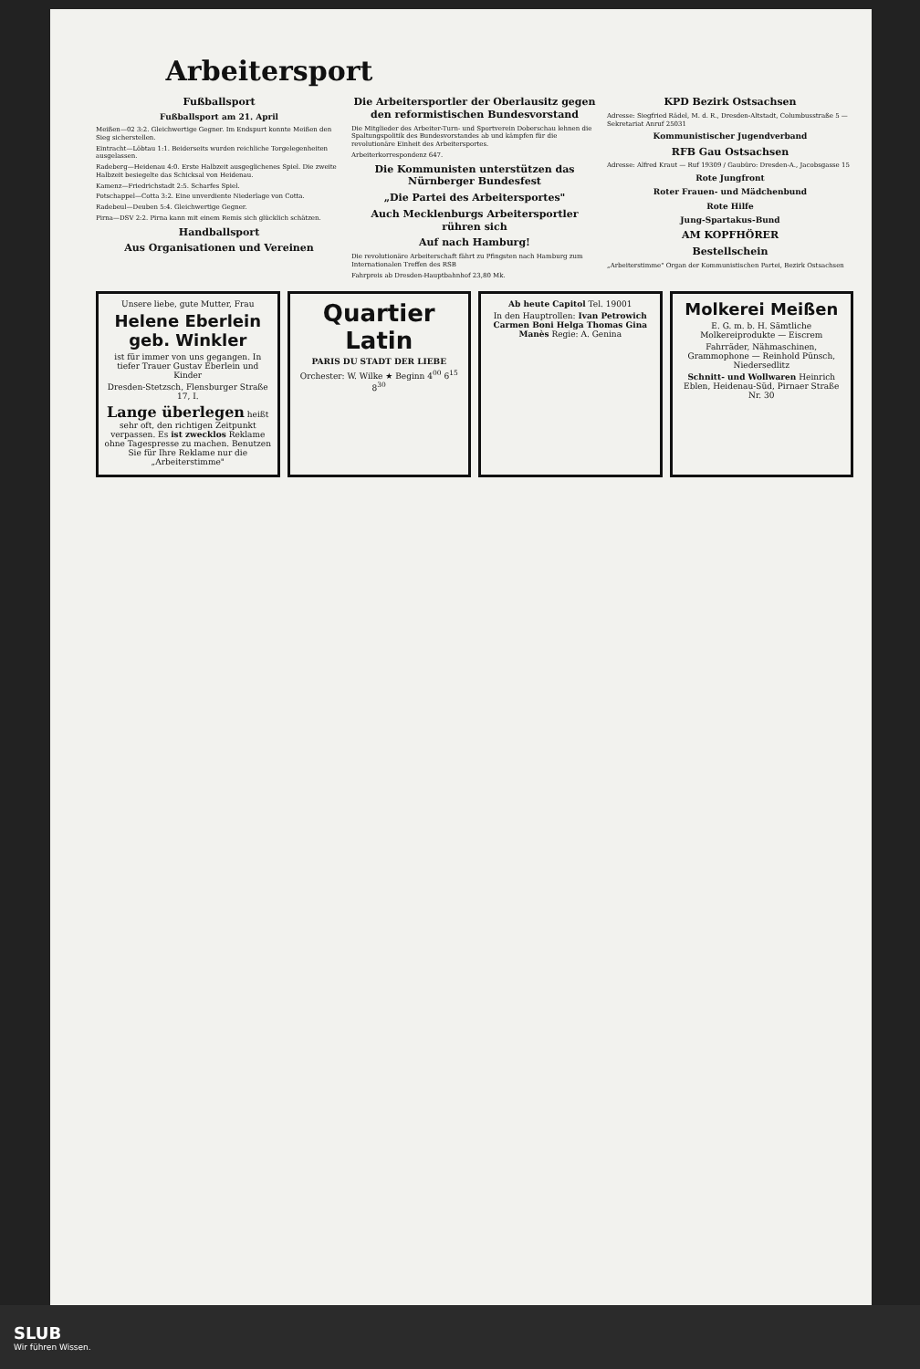Arbeitersport
Fußballsport
Fußballsport am 21. April
Meißen—02 3:2. Gleichwertige Gegner. Im Endspurt konnte Meißen den Sieg sicherstellen.
Eintracht—Löbtau 1:1. Beiderseits wurden reichliche Torgelegenheiten ausgelassen.
Radeberg—Heidenau 4:0. Erste Halbzeit ausgeglichenes Spiel. Die zweite Halbzeit besiegelte das Schicksal von Heidenau.
Kamenz—Friedrichstadt 2:5. Scharfes Spiel.
Potschappel—Cotta 3:2. Eine unverdiente Niederlage von Cotta.
Radebeul—Deuben 5:4. Gleichwertige Gegner.
Pirna—DSV 2:2. Pirna kann mit einem Remis sich glücklich schätzen.
Handballsport
Aus Organisationen und Vereinen
Die Arbeitersportler der Oberlausitz gegen den reformistischen Bundesvorstand
Die Mitglieder des Arbeiter-Turn- und Sportverein Doberschau lehnen die Spaltungspolitik des Bundesvorstandes ab und kämpfen für die revolutionäre Einheit des Arbeitersportes.
Arbeiterkorrespondenz 647.
Die Kommunisten unterstützen das Nürnberger Bundesfest
„Die Partei des Arbeitersportes"
Auch Mecklenburgs Arbeitersportler rühren sich
Auf nach Hamburg!
Die revolutionäre Arbeiterschaft fährt zu Pfingsten nach Hamburg zum Internationalen Treffen des RSB
Fahrpreis ab Dresden-Hauptbahnhof 23,80 Mk.
KPD Bezirk Ostsachsen
Adresse: Siegfried Rädel, M. d. R., Dresden-Altstadt, Columbusstraße 5 — Sekretariat Anruf 25031
Kommunistischer Jugendverband
RFB Gau Ostsachsen
Adresse: Alfred Kraut — Ruf 19309 / Gaubüro: Dresden-A., Jacobsgasse 15
Rote Jungfront
Roter Frauen- und Mädchenbund
Rote Hilfe
Jung-Spartakus-Bund
AM KOPFHÖRER
Bestellschein
„Arbeiterstimme" Organ der Kommunistischen Partei, Bezirk Ostsachsen
Unsere liebe, gute Mutter, Frau
Helene Eberlein geb. Winkler
ist für immer von uns gegangen. In tiefer Trauer Gustav Eberlein und Kinder
Dresden-Stetzsch, Flensburger Straße 17, I.
Lange überlegen heißt sehr oft, den richtigen Zeitpunkt verpassen. Es ist zwecklos Reklame ohne Tagespresse zu machen. Benutzen Sie für Ihre Reklame nur die „Arbeiterstimme"
Quartier Latin
PARIS DU STADT DER LIEBE
Orchester: W. Wilke ★ Beginn 4<sup>00</sup> 6<sup>15</sup> 8<sup>30</sup>
Ab heute Capitol Tel. 19001
In den Hauptrollen: Ivan Petrowich Carmen Boni Helga Thomas Gina Manès Regie: A. Genina
Molkerei Meißen
E. G. m. b. H. Sämtliche Molkereiprodukte — Eiscrem
Fahrräder, Nähmaschinen, Grammophone — Reinhold Pünsch, Niedersedlitz
Schnitt- und Wollwaren Heinrich Eblen, Heidenau-Süd, Pirnaer Straße Nr. 30
SLUB
Wir führen Wissen.